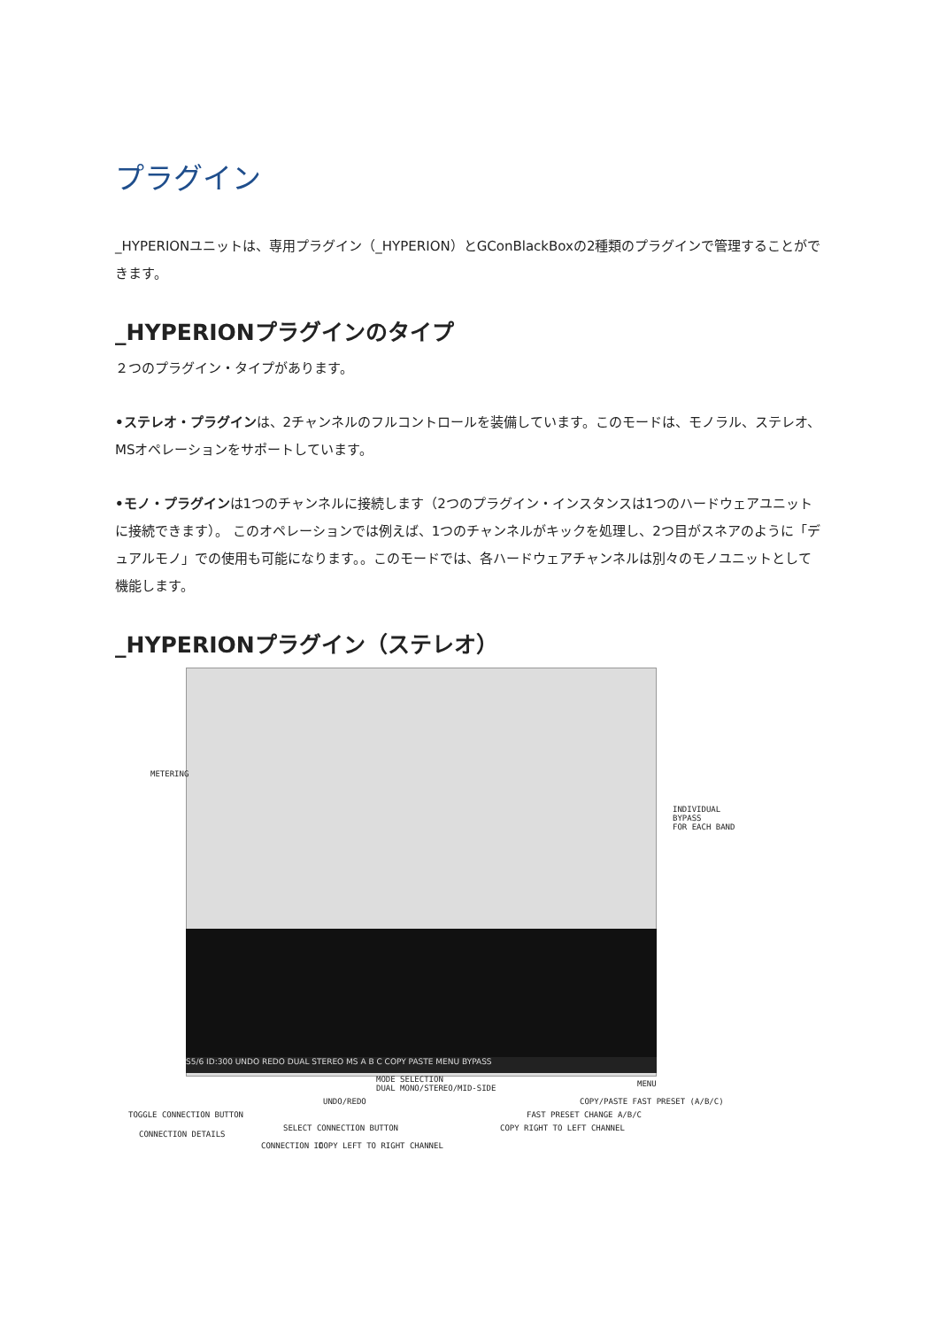プラグイン
_HYPERIONユニットは、専用プラグイン（_HYPERION）とGConBlackBoxの2種類のプラグインで管理することができます。
_HYPERIONプラグインのタイプ
２つのプラグイン・タイプがあります。
•ステレオ・プラグインは、2チャンネルのフルコントロールを装備しています。このモードは、モノラル、ステレオ、MSオペレーションをサポートしています。
•モノ・プラグインは1つのチャンネルに接続します（2つのプラグイン・インスタンスは1つのハードウェアユニットに接続できます）。 このオペレーションでは例えば、1つのチャンネルがキックを処理し、2つ目がスネアのように「デュアルモノ」での使用も可能になります。。このモードでは、各ハードウェアチャンネルは別々のモノユニットとして機能します。
_HYPERIONプラグイン（ステレオ）
S5/6 ID:300 UNDO REDO DUAL STEREO MS A B C COPY PASTE MENU BYPASS
METERING
INDIVIDUAL BYPASS
FOR EACH BAND
MODE SELECTION
DUAL MONO/STEREO/MID-SIDE
MENU
UNDO/REDO COPY/PASTE FAST PRESET (A/B/C)
TOGGLE CONNECTION BUTTON FAST PRESET CHANGE A/B/C
SELECT CONNECTION BUTTON COPY RIGHT TO LEFT CHANNEL
CONNECTION DETAILS
CONNECTION ID COPY LEFT TO RIGHT CHANNEL